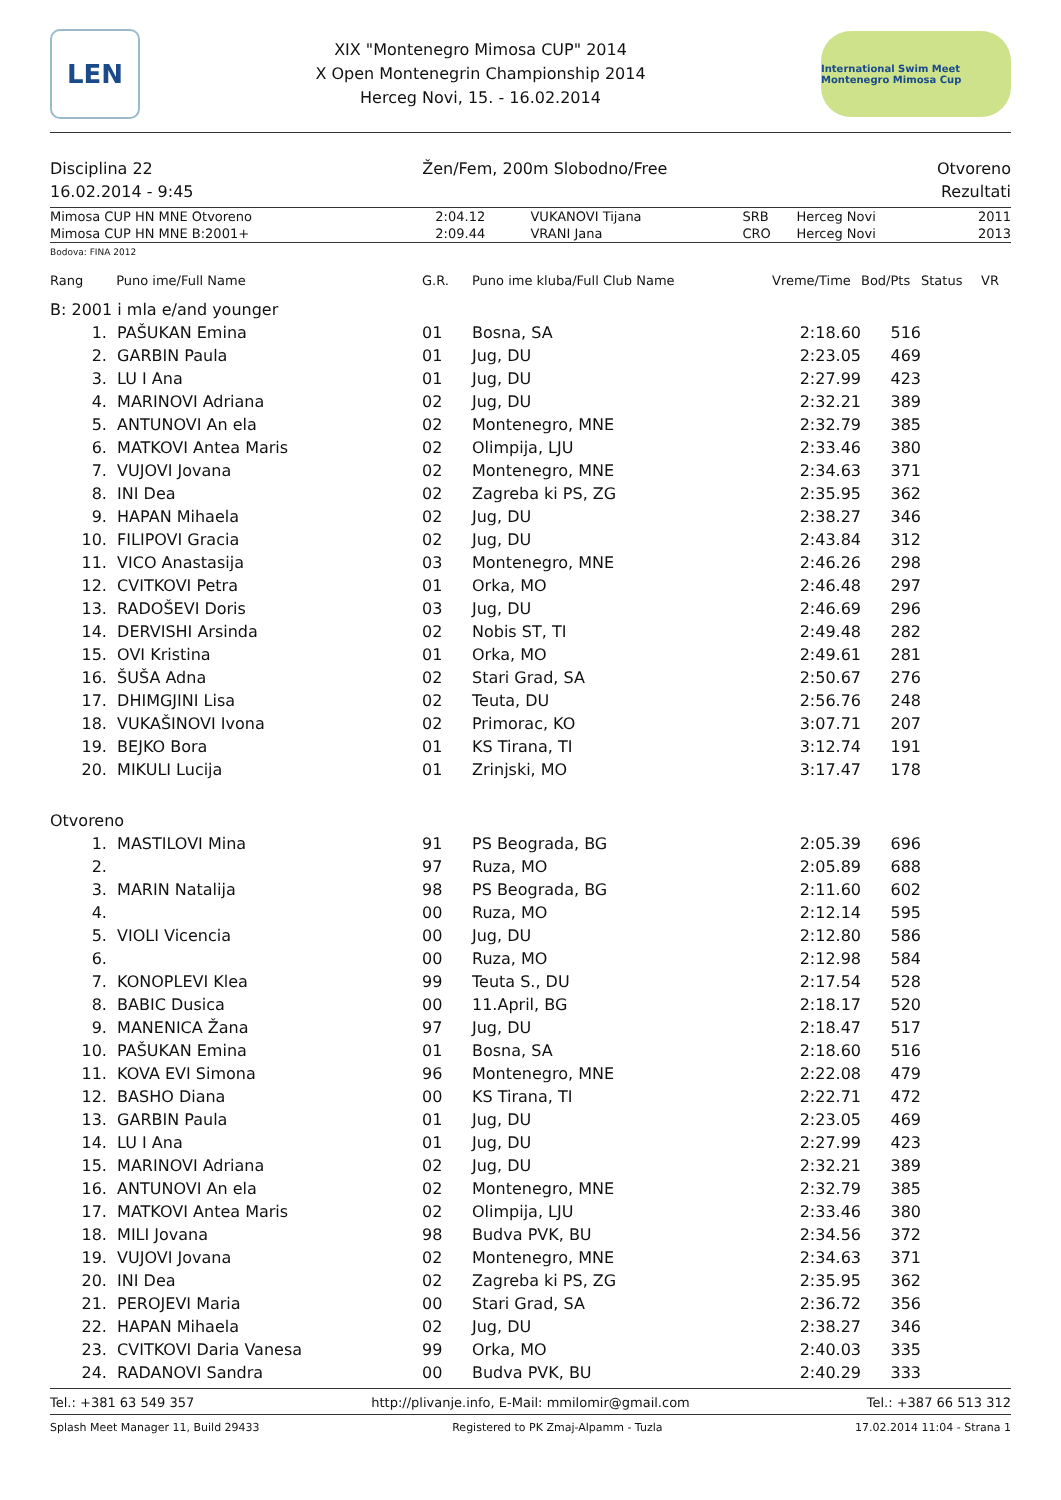LEN
XIX "Montenegro Mimosa CUP" 2014
X Open Montenegrin Championship 2014
Herceg Novi, 15. - 16.02.2014
International Swim Meet Montenegro Mimosa Cup
Disciplina 22 Žen/Fem, 200m Slobodno/Free Otvoreno
16.02.2014 - 9:45 Rezultati
| Mimosa CUP HN MNE Otvoreno | 2:04.12 | VUKANOVI Tijana | SRB | Herceg Novi | 2011 |
| Mimosa CUP HN MNE B:2001+ | 2:09.44 | VRANI Jana | CRO | Herceg Novi | 2013 |
Bodova: FINA 2012
| Rang | Puno ime/Full Name | G.R. | Puno ime kluba/Full Club Name | Vreme/Time | Bod/Pts | Status | VR |
| --- | --- | --- | --- | --- | --- | --- | --- |
| B: 2001 i mla e/and younger | | | | | | | |
| 1. | PAŠUKAN Emina | 01 | Bosna, SA | 2:18.60 | 516 | | |
| 2. | GARBIN Paula | 01 | Jug, DU | 2:23.05 | 469 | | |
| 3. | LU I Ana | 01 | Jug, DU | 2:27.99 | 423 | | |
| 4. | MARINOVI Adriana | 02 | Jug, DU | 2:32.21 | 389 | | |
| 5. | ANTUNOVI An ela | 02 | Montenegro, MNE | 2:32.79 | 385 | | |
| 6. | MATKOVI Antea Maris | 02 | Olimpija, LJU | 2:33.46 | 380 | | |
| 7. | VUJOVI Jovana | 02 | Montenegro, MNE | 2:34.63 | 371 | | |
| 8. | INI Dea | 02 | Zagreba ki PS, ZG | 2:35.95 | 362 | | |
| 9. | HAPAN Mihaela | 02 | Jug, DU | 2:38.27 | 346 | | |
| 10. | FILIPOVI Gracia | 02 | Jug, DU | 2:43.84 | 312 | | |
| 11. | VICO Anastasija | 03 | Montenegro, MNE | 2:46.26 | 298 | | |
| 12. | CVITKOVI Petra | 01 | Orka, MO | 2:46.48 | 297 | | |
| 13. | RADOŠEVI Doris | 03 | Jug, DU | 2:46.69 | 296 | | |
| 14. | DERVISHI Arsinda | 02 | Nobis ST, TI | 2:49.48 | 282 | | |
| 15. | OVI Kristina | 01 | Orka, MO | 2:49.61 | 281 | | |
| 16. | ŠUŠA Adna | 02 | Stari Grad, SA | 2:50.67 | 276 | | |
| 17. | DHIMGJINI Lisa | 02 | Teuta, DU | 2:56.76 | 248 | | |
| 18. | VUKAŠINOVI Ivona | 02 | Primorac, KO | 3:07.71 | 207 | | |
| 19. | BEJKO Bora | 01 | KS Tirana, TI | 3:12.74 | 191 | | |
| 20. | MIKULI Lucija | 01 | Zrinjski, MO | 3:17.47 | 178 | | |
| Otvoreno | | | | | | | |
| 1. | MASTILOVI Mina | 91 | PS Beograda, BG | 2:05.39 | 696 | | |
| 2. | | 97 | Ruza, MO | 2:05.89 | 688 | | |
| 3. | MARIN Natalija | 98 | PS Beograda, BG | 2:11.60 | 602 | | |
| 4. | | 00 | Ruza, MO | 2:12.14 | 595 | | |
| 5. | VIOLI Vicencia | 00 | Jug, DU | 2:12.80 | 586 | | |
| 6. | | 00 | Ruza, MO | 2:12.98 | 584 | | |
| 7. | KONOPLEVI Klea | 99 | Teuta S., DU | 2:17.54 | 528 | | |
| 8. | BABIC Dusica | 00 | 11.April, BG | 2:18.17 | 520 | | |
| 9. | MANENICA Žana | 97 | Jug, DU | 2:18.47 | 517 | | |
| 10. | PAŠUKAN Emina | 01 | Bosna, SA | 2:18.60 | 516 | | |
| 11. | KOVA EVI Simona | 96 | Montenegro, MNE | 2:22.08 | 479 | | |
| 12. | BASHO Diana | 00 | KS Tirana, TI | 2:22.71 | 472 | | |
| 13. | GARBIN Paula | 01 | Jug, DU | 2:23.05 | 469 | | |
| 14. | LU I Ana | 01 | Jug, DU | 2:27.99 | 423 | | |
| 15. | MARINOVI Adriana | 02 | Jug, DU | 2:32.21 | 389 | | |
| 16. | ANTUNOVI An ela | 02 | Montenegro, MNE | 2:32.79 | 385 | | |
| 17. | MATKOVI Antea Maris | 02 | Olimpija, LJU | 2:33.46 | 380 | | |
| 18. | MILI Jovana | 98 | Budva PVK, BU | 2:34.56 | 372 | | |
| 19. | VUJOVI Jovana | 02 | Montenegro, MNE | 2:34.63 | 371 | | |
| 20. | INI Dea | 02 | Zagreba ki PS, ZG | 2:35.95 | 362 | | |
| 21. | PEROJEVI Maria | 00 | Stari Grad, SA | 2:36.72 | 356 | | |
| 22. | HAPAN Mihaela | 02 | Jug, DU | 2:38.27 | 346 | | |
| 23. | CVITKOVI Daria Vanesa | 99 | Orka, MO | 2:40.03 | 335 | | |
| 24. | RADANOVI Sandra | 00 | Budva PVK, BU | 2:40.29 | 333 | | |
Tel.: +381 63 549 357 http://plivanje.info, E-Mail: mmilomir@gmail.com Tel.: +387 66 513 312
Splash Meet Manager 11, Build 29433 Registered to PK Zmaj-Alpamm - Tuzla 17.02.2014 11:04 - Strana 1